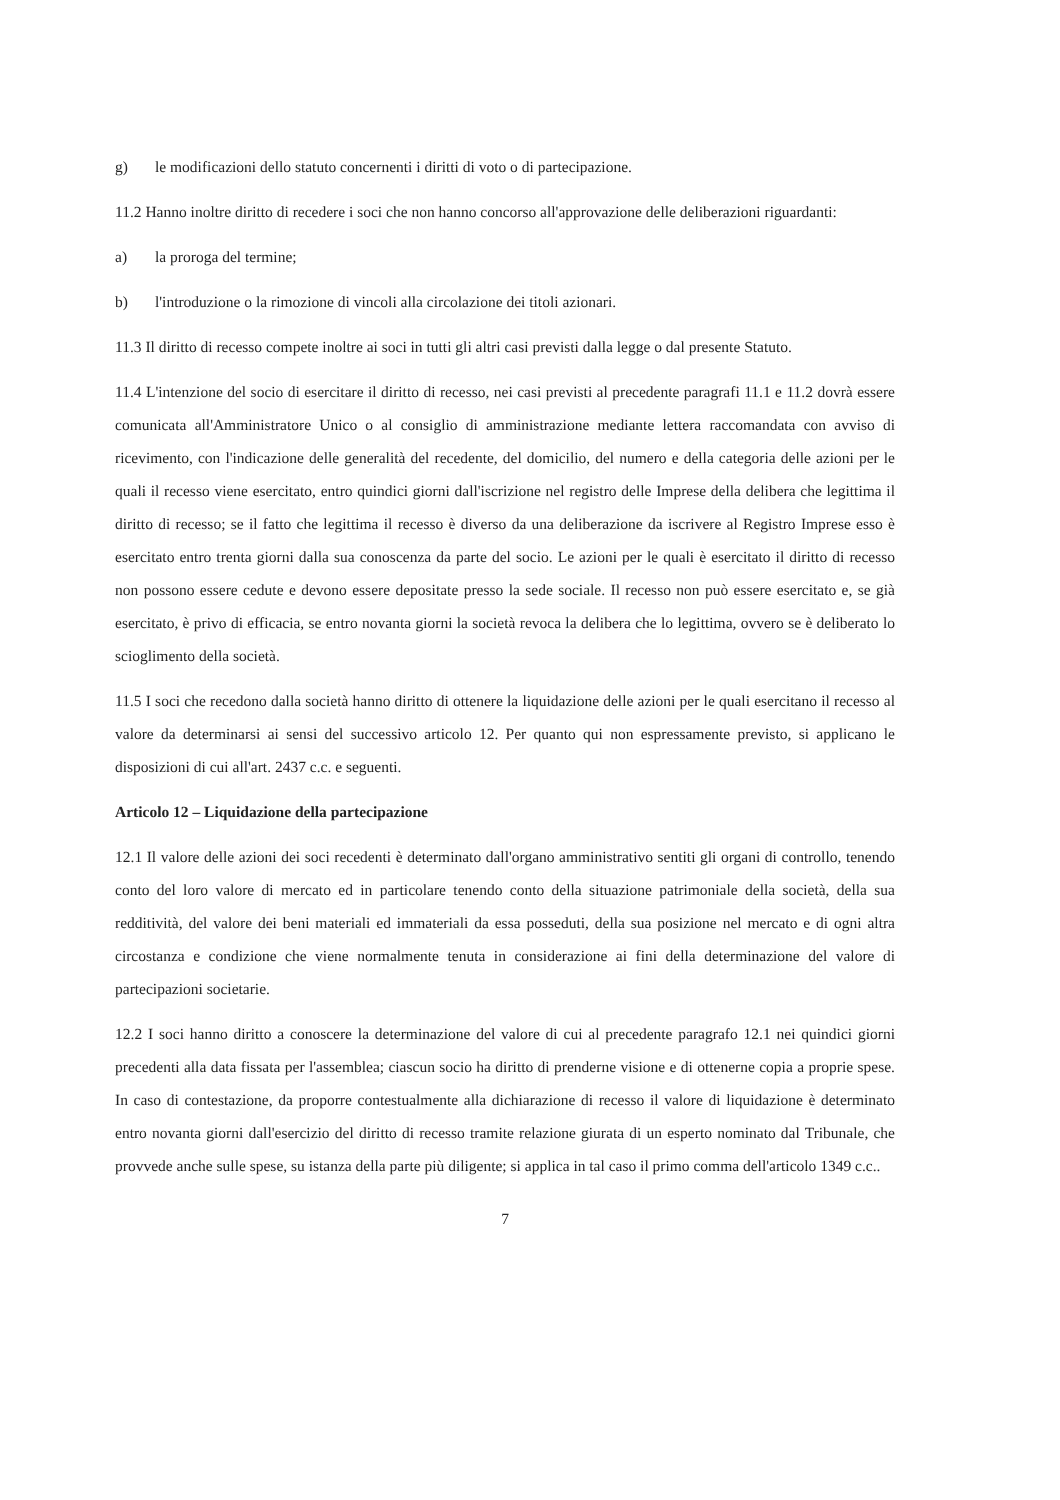g) le modificazioni dello statuto concernenti i diritti di voto o di partecipazione.
11.2 Hanno inoltre diritto di recedere i soci che non hanno concorso all'approvazione delle deliberazioni riguardanti:
a) la proroga del termine;
b) l'introduzione o la rimozione di vincoli alla circolazione dei titoli azionari.
11.3 Il diritto di recesso compete inoltre ai soci in tutti gli altri casi previsti dalla legge o dal presente Statuto.
11.4 L'intenzione del socio di esercitare il diritto di recesso, nei casi previsti al precedente paragrafi 11.1 e 11.2 dovrà essere comunicata all'Amministratore Unico o al consiglio di amministrazione mediante lettera raccomandata con avviso di ricevimento, con l'indicazione delle generalità del recedente, del domicilio, del numero e della categoria delle azioni per le quali il recesso viene esercitato, entro quindici giorni dall'iscrizione nel registro delle Imprese della delibera che legittima il diritto di recesso; se il fatto che legittima il recesso è diverso da una deliberazione da iscrivere al Registro Imprese esso è esercitato entro trenta giorni dalla sua conoscenza da parte del socio. Le azioni per le quali è esercitato il diritto di recesso non possono essere cedute e devono essere depositate presso la sede sociale. Il recesso non può essere esercitato e, se già esercitato, è privo di efficacia, se entro novanta giorni la società revoca la delibera che lo legittima, ovvero se è deliberato lo scioglimento della società.
11.5 I soci che recedono dalla società hanno diritto di ottenere la liquidazione delle azioni per le quali esercitano il recesso al valore da determinarsi ai sensi del successivo articolo 12. Per quanto qui non espressamente previsto, si applicano le disposizioni di cui all'art. 2437 c.c. e seguenti.
Articolo 12 – Liquidazione della partecipazione
12.1 Il valore delle azioni dei soci recedenti è determinato dall'organo amministrativo sentiti gli organi di controllo, tenendo conto del loro valore di mercato ed in particolare tenendo conto della situazione patrimoniale della società, della sua redditività, del valore dei beni materiali ed immateriali da essa posseduti, della sua posizione nel mercato e di ogni altra circostanza e condizione che viene normalmente tenuta in considerazione ai fini della determinazione del valore di partecipazioni societarie.
12.2 I soci hanno diritto a conoscere la determinazione del valore di cui al precedente paragrafo 12.1 nei quindici giorni precedenti alla data fissata per l'assemblea; ciascun socio ha diritto di prenderne visione e di ottenerne copia a proprie spese. In caso di contestazione, da proporre contestualmente alla dichiarazione di recesso il valore di liquidazione è determinato entro novanta giorni dall'esercizio del diritto di recesso tramite relazione giurata di un esperto nominato dal Tribunale, che provvede anche sulle spese, su istanza della parte più diligente; si applica in tal caso il primo comma dell'articolo 1349 c.c..
7